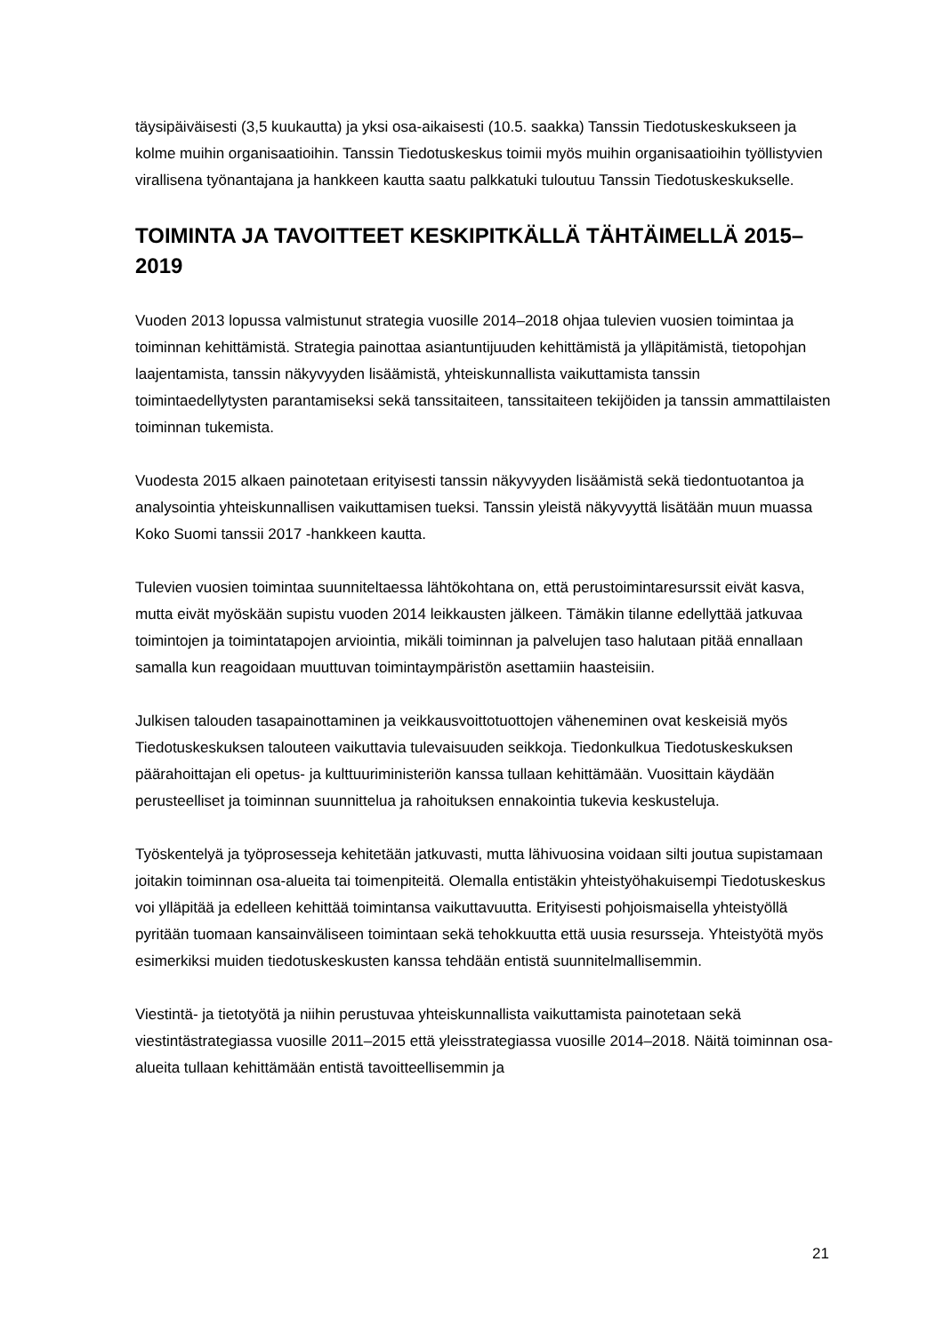täysipäiväisesti (3,5 kuukautta) ja yksi osa-aikaisesti (10.5. saakka) Tanssin Tiedotuskeskukseen ja kolme muihin organisaatioihin. Tanssin Tiedotuskeskus toimii myös muihin organisaatioihin työllistyvien virallisena työnantajana ja hankkeen kautta saatu palkkatuki tuloutuu Tanssin Tiedotuskeskukselle.
TOIMINTA JA TAVOITTEET KESKIPITKÄLLÄ TÄHTÄIMELLÄ 2015–2019
Vuoden 2013 lopussa valmistunut strategia vuosille 2014–2018 ohjaa tulevien vuosien toimintaa ja toiminnan kehittämistä. Strategia painottaa asiantuntijuuden kehittämistä ja ylläpitämistä, tietopohjan laajentamista, tanssin näkyvyyden lisäämistä, yhteiskunnallista vaikuttamista tanssin toimintaedellytysten parantamiseksi sekä tanssitaiteen, tanssitaiteen tekijöiden ja tanssin ammattilaisten toiminnan tukemista.
Vuodesta 2015 alkaen painotetaan erityisesti tanssin näkyvyyden lisäämistä sekä tiedontuotantoa ja analysointia yhteiskunnallisen vaikuttamisen tueksi. Tanssin yleistä näkyvyyttä lisätään muun muassa Koko Suomi tanssii 2017 -hankkeen kautta.
Tulevien vuosien toimintaa suunniteltaessa lähtökohtana on, että perustoimintaresurssit eivät kasva, mutta eivät myöskään supistu vuoden 2014 leikkausten jälkeen. Tämäkin tilanne edellyttää jatkuvaa toimintojen ja toimintatapojen arviointia, mikäli toiminnan ja palvelujen taso halutaan pitää ennallaan samalla kun reagoidaan muuttuvan toimintaympäristön asettamiin haasteisiin.
Julkisen talouden tasapainottaminen ja veikkausvoittotuottojen väheneminen ovat keskeisiä myös Tiedotuskeskuksen talouteen vaikuttavia tulevaisuuden seikkoja. Tiedonkulkua Tiedotuskeskuksen päärahoittajan eli opetus- ja kulttuuriministeriön kanssa tullaan kehittämään. Vuosittain käydään perusteelliset ja toiminnan suunnittelua ja rahoituksen ennakointia tukevia keskusteluja.
Työskentelyä ja työprosesseja kehitetään jatkuvasti, mutta lähivuosina voidaan silti joutua supistamaan joitakin toiminnan osa-alueita tai toimenpiteitä. Olemalla entistäkin yhteistyöhakuisempi Tiedotuskeskus voi ylläpitää ja edelleen kehittää toimintansa vaikuttavuutta. Erityisesti pohjoismaisella yhteistyöllä pyritään tuomaan kansainväliseen toimintaan sekä tehokkuutta että uusia resursseja. Yhteistyötä myös esimerkiksi muiden tiedotuskeskusten kanssa tehdään entistä suunnitelmallisemmin.
Viestintä- ja tietotyötä ja niihin perustuvaa yhteiskunnallista vaikuttamista painotetaan sekä viestintästrategiassa vuosille 2011–2015 että yleisstrategiassa vuosille 2014–2018. Näitä toiminnan osa-alueita tullaan kehittämään entistä tavoitteellisemmin ja
21